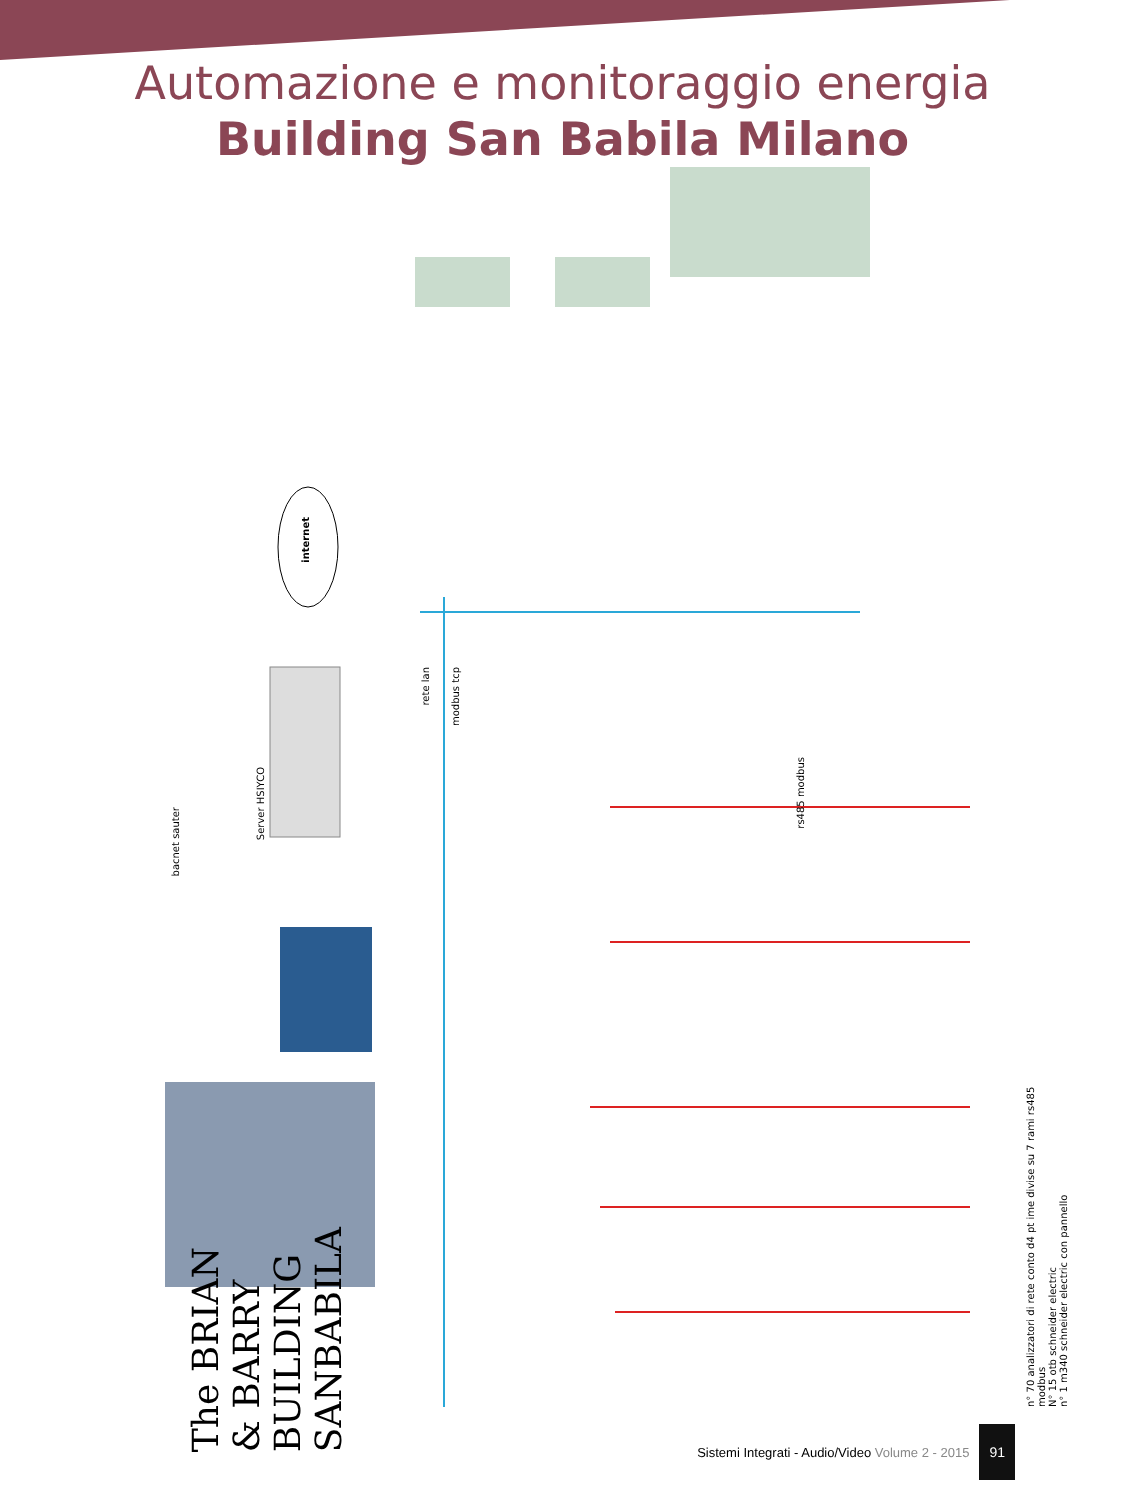Automazione e monitoraggio energia
Building San Babila Milano
internet
Server HSIYCO
bacnet sauter
rete lan
modbus tcp
rs485 modbus
n° 70 analizzatori di rete conto d4 pt ime divise su 7 rami rs485 modbus
N° 15 otb schneider electric
n° 1 m340 schneider electric con pannello
The BRIAN & BARRY BUILDING SANBABILA
Sistemi Integrati - Audio/Video Volume 2 - 2015 91